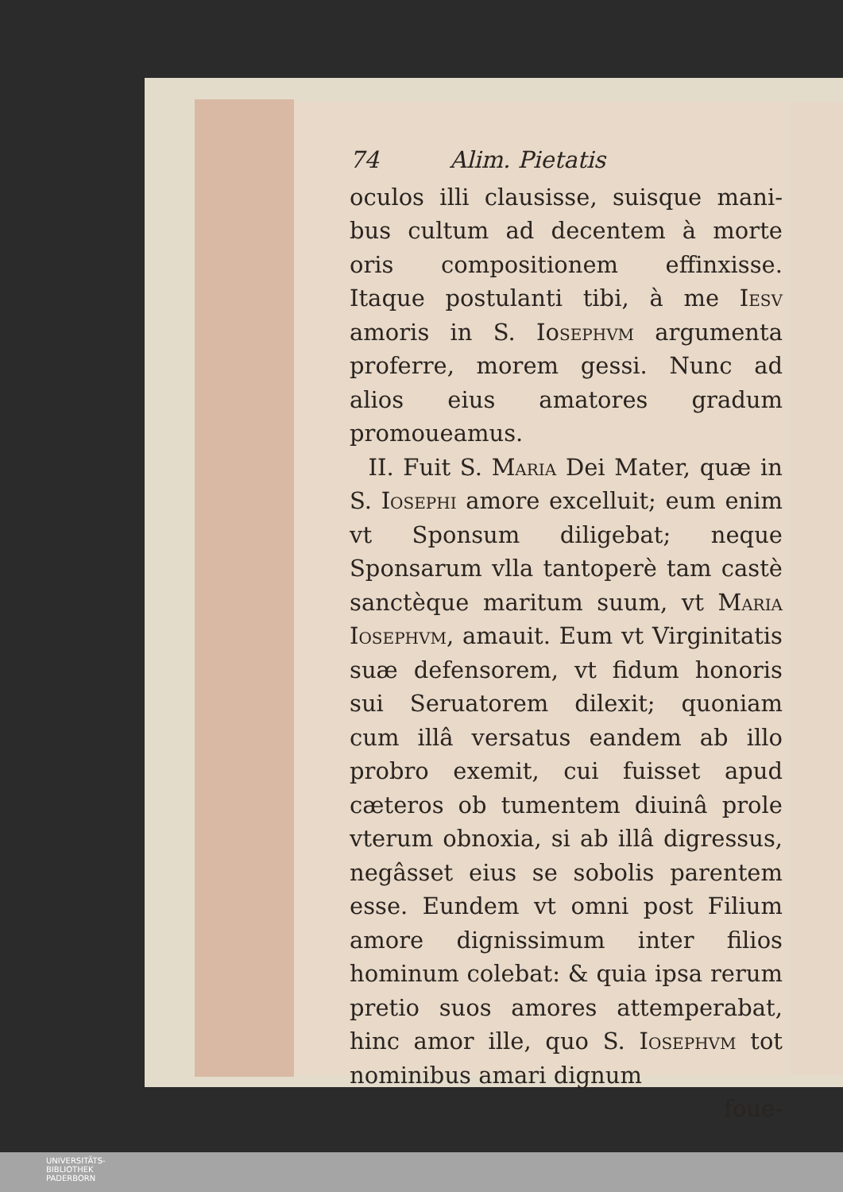74 Alim. Pietatis
oculos illi clausisse, suisque mani­bus cultum ad decentem à morte oris compositionem effinxisse. Itaque po­stulanti tibi, à me Iesv amoris in S. Io­sephvm argumenta proferre, morem gessi. Nunc ad alios eius amatores gra­dum promoueamus.
II. Fuit S. Maria Dei Mater, quæ in S. Iosephi amore excelluit; eum enim vt Sponsum diligebat; neque Sponsarum vlla tantoperè tam castè sanctèque maritum suum, vt Maria Iosephvm, amauit. Eum vt Virginita­tis suæ defensorem, vt fidum honoris sui Seruatorem dilexit; quoniam cum illâ versatus eandem ab illo probro exemit, cui fuisset apud cæteros ob tu­mentem diuinâ prole vterum obno­xia, si ab illâ digressus, negâsset eius se sobolis parentem esse. Eundem vt om­ni post Filium amore dignissimum in­ter filios hominum colebat: & quia ipsa rerum pretio suos amores attem­perabat, hinc amor ille, quo S. Iose­phvm tot nominibus amari dignum
foue-
UNIVERSITÄTS-
BIBLIOTHEK
PADERBORN